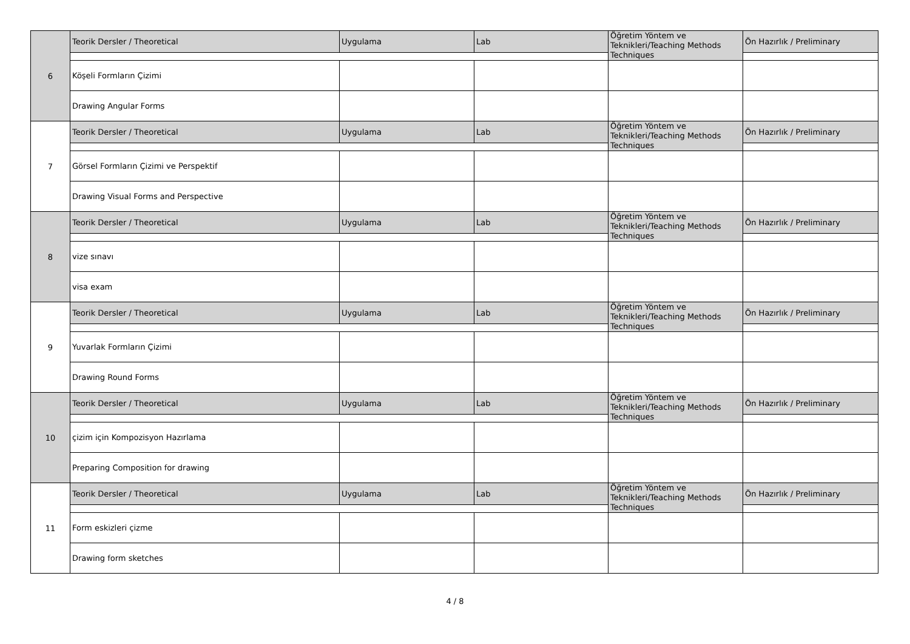| 6 | Teorik Dersler / Theoretical | Uygulama | Lab | Öğretim Yöntem ve Teknikleri/Teaching Methods Techniques | Ön Hazırlık / Preliminary |
| | Köşeli Formların Çizimi | | | | |
| | Drawing Angular Forms | | | | |
| 7 | Teorik Dersler / Theoretical | Uygulama | Lab | Öğretim Yöntem ve Teknikleri/Teaching Methods Techniques | Ön Hazırlık / Preliminary |
| | Görsel Formların Çizimi ve Perspektif | | | | |
| | Drawing Visual Forms and Perspective | | | | |
| 8 | Teorik Dersler / Theoretical | Uygulama | Lab | Öğretim Yöntem ve Teknikleri/Teaching Methods Techniques | Ön Hazırlık / Preliminary |
| | vize sınavı | | | | |
| | visa exam | | | | |
| 9 | Teorik Dersler / Theoretical | Uygulama | Lab | Öğretim Yöntem ve Teknikleri/Teaching Methods Techniques | Ön Hazırlık / Preliminary |
| | Yuvarlak Formların Çizimi | | | | |
| | Drawing Round Forms | | | | |
| 10 | Teorik Dersler / Theoretical | Uygulama | Lab | Öğretim Yöntem ve Teknikleri/Teaching Methods Techniques | Ön Hazırlık / Preliminary |
| | çizim için Kompozisyon Hazırlama | | | | |
| | Preparing Composition for drawing | | | | |
| 11 | Teorik Dersler / Theoretical | Uygulama | Lab | Öğretim Yöntem ve Teknikleri/Teaching Methods Techniques | Ön Hazırlık / Preliminary |
| | Form eskizleri çizme | | | | |
| | Drawing form sketches | | | | |
4 / 8